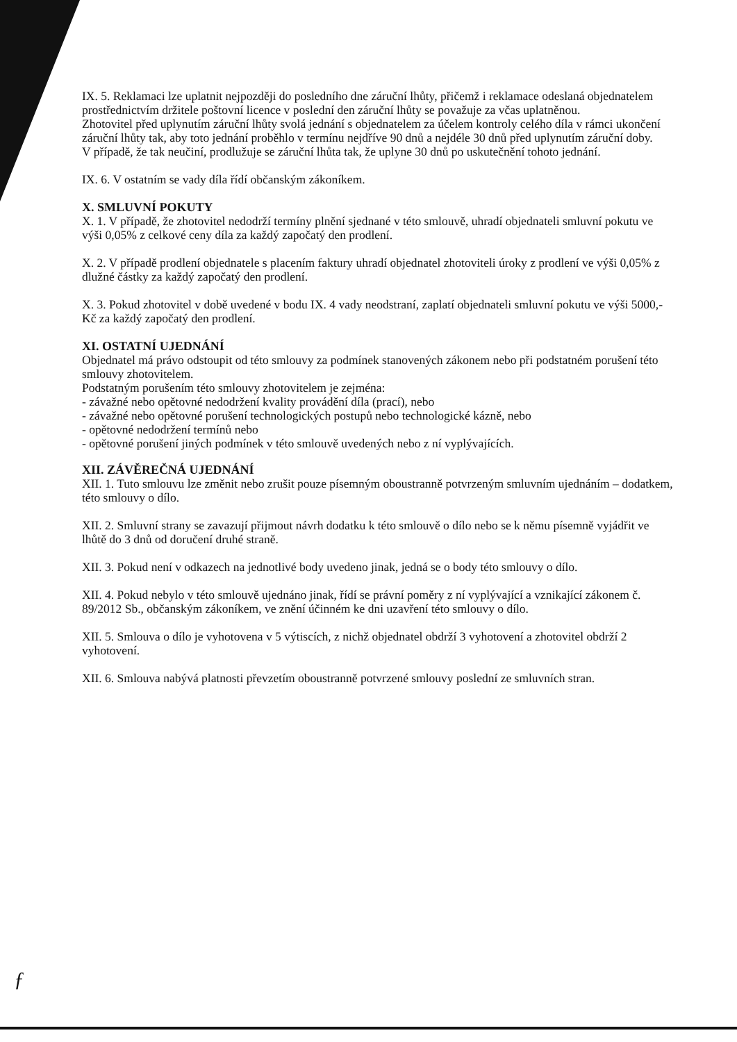IX. 5. Reklamaci lze uplatnit nejpozději do posledního dne záruční lhůty, přičemž i reklamace odeslaná objednatelem prostřednictvím držitele poštovní licence v poslední den záruční lhůty se považuje za včas uplatněnou.
Zhotovitel před uplynutím záruční lhůty svolá jednání s objednatelem za účelem kontroly celého díla v rámci ukončení záruční lhůty tak, aby toto jednání proběhlo v termínu nejdříve 90 dnů a nejdéle 30 dnů před uplynutím záruční doby.
V případě, že tak neučiní, prodlužuje se záruční lhůta tak, že uplyne 30 dnů po uskutečnění tohoto jednání.
IX. 6. V ostatním se vady díla řídí občanským zákoníkem.
X. SMLUVNÍ POKUTY
X. 1. V případě, že zhotovitel nedodrží termíny plnění sjednané v této smlouvě, uhradí objednateli smluvní pokutu ve výši 0,05% z celkové ceny díla za každý započatý den prodlení.
X. 2. V případě prodlení objednatele s placením faktury uhradí objednatel zhotoviteli úroky z prodlení ve výši 0,05% z dlužné částky za každý započatý den prodlení.
X. 3. Pokud zhotovitel v době uvedené v bodu IX. 4 vady neodstraní, zaplatí objednateli smluvní pokutu ve výši 5000,- Kč za každý započatý den prodlení.
XI. OSTATNÍ UJEDNÁNÍ
Objednatel má právo odstoupit od této smlouvy za podmínek stanovených zákonem nebo při podstatném porušení této smlouvy zhotovitelem.
Podstatným porušením této smlouvy zhotovitelem je zejména:
- závažné nebo opětovné nedodržení kvality provádění díla (prací), nebo
- závažné nebo opětovné porušení technologických postupů nebo technologické kázně, nebo
- opětovné nedodržení termínů nebo
- opětovné porušení jiných podmínek v této smlouvě uvedených nebo z ní vyplývajících.
XII. ZÁVĚREČNÁ UJEDNÁNÍ
XII. 1. Tuto smlouvu lze změnit nebo zrušit pouze písemným oboustranně potvrzeným smluvním ujednáním – dodatkem, této smlouvy o dílo.
XII. 2. Smluvní strany se zavazují přijmout návrh dodatku k této smlouvě o dílo nebo se k němu písemně vyjádřit ve lhůtě do 3 dnů od doručení druhé straně.
XII. 3. Pokud není v odkazech na jednotlivé body uvedeno jinak, jedná se o body této smlouvy o dílo.
XII. 4. Pokud nebylo v této smlouvě ujednáno jinak, řídí se právní poměry z ní vyplývající a vznikající zákonem č.
89/2012 Sb., občanským zákoníkem, ve znění účinném ke dni uzavření této smlouvy o dílo.
XII. 5. Smlouva o dílo je vyhotovena v 5 výtiscích, z nichž objednatel obdrží 3 vyhotovení a zhotovitel obdrží 2 vyhotovení.
XII. 6. Smlouva nabývá platnosti převzetím oboustranně potvrzené smlouvy poslední ze smluvních stran.
ƒ